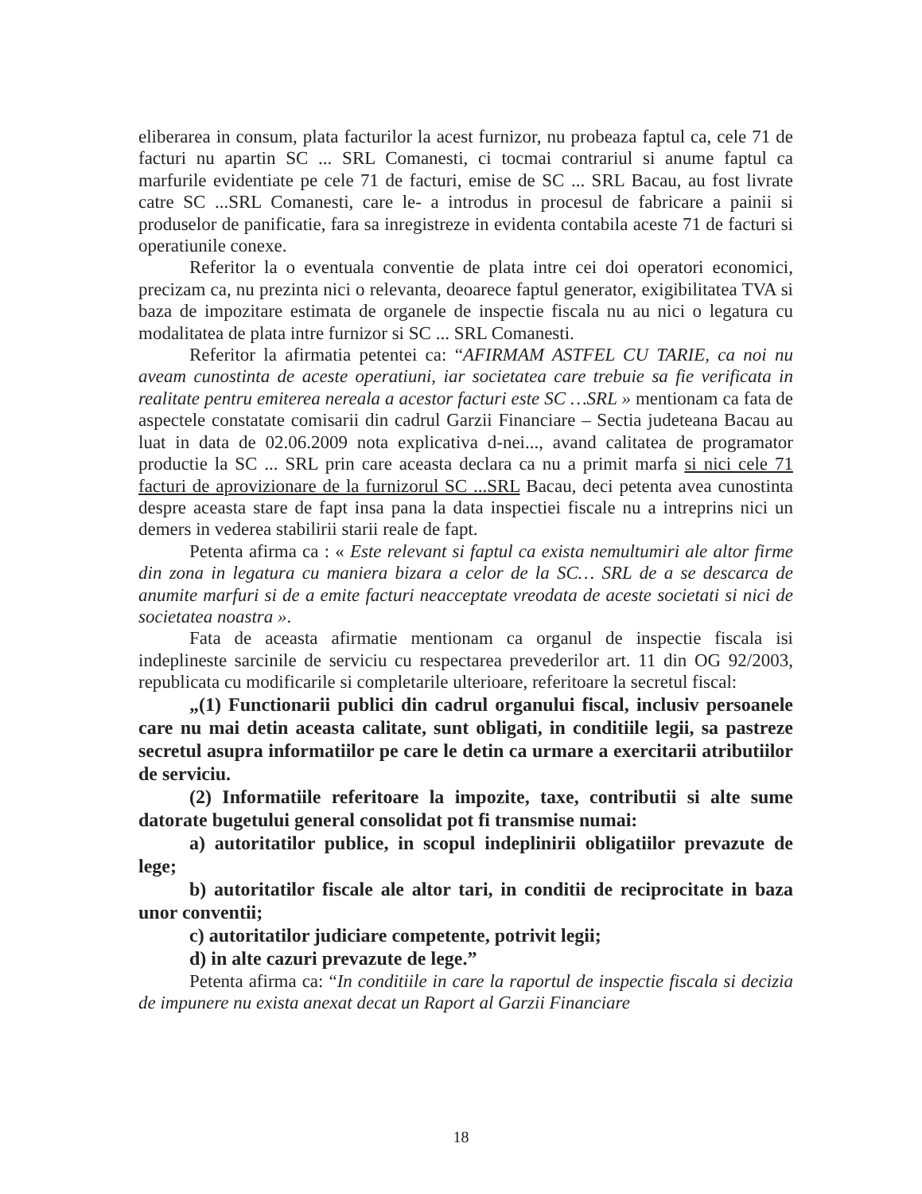eliberarea in consum, plata facturilor la acest furnizor, nu probeaza faptul ca, cele 71 de facturi nu apartin SC ... SRL Comanesti, ci tocmai contrariul si anume faptul ca marfurile evidentiate pe cele 71 de facturi, emise de SC ... SRL Bacau, au fost livrate catre SC ...SRL Comanesti, care le- a introdus in procesul de fabricare a painii si produselor de panificatie, fara sa inregistreze in evidenta contabila aceste 71 de facturi si operatiunile conexe.
Referitor la o eventuala conventie de plata intre cei doi operatori economici, precizam ca, nu prezinta nici o relevanta, deoarece faptul generator, exigibilitatea TVA si baza de impozitare estimata de organele de inspectie fiscala nu au nici o legatura cu modalitatea de plata intre furnizor si SC ... SRL Comanesti.
Referitor la afirmatia petentei ca: “AFIRMAM ASTFEL CU TARIE, ca noi nu aveam cunostinta de aceste operatiuni, iar societatea care trebuie sa fie verificata in realitate pentru emiterea nereala a acestor facturi este SC …SRL » mentionam ca fata de aspectele constatate comisarii din cadrul Garzii Financiare – Sectia judeteana Bacau au luat in data de 02.06.2009 nota explicativa d-nei..., avand calitatea de programator productie la SC ... SRL prin care aceasta declara ca nu a primit marfa si nici cele 71 facturi de aprovizionare de la furnizorul SC ...SRL Bacau, deci petenta avea cunostinta despre aceasta stare de fapt insa pana la data inspectiei fiscale nu a intreprins nici un demers in vederea stabilirii starii reale de fapt.
Petenta afirma ca : « Este relevant si faptul ca exista nemultumiri ale altor firme din zona in legatura cu maniera bizara a celor de la SC… SRL de a se descarca de anumite marfuri si de a emite facturi neacceptate vreodata de aceste societati si nici de societatea noastra ».
Fata de aceasta afirmatie mentionam ca organul de inspectie fiscala isi indeplineste sarcinile de serviciu cu respectarea prevederilor art. 11 din OG 92/2003, republicata cu modificarile si completarile ulterioare, referitoare la secretul fiscal:
„(1) Functionarii publici din cadrul organului fiscal, inclusiv persoanele care nu mai detin aceasta calitate, sunt obligati, in conditiile legii, sa pastreze secretul asupra informatiilor pe care le detin ca urmare a exercitarii atributiilor de serviciu.
(2) Informatiile referitoare la impozite, taxe, contributii si alte sume datorate bugetului general consolidat pot fi transmise numai:
a) autoritatilor publice, in scopul indeplinirii obligatiilor prevazute de lege;
b) autoritatilor fiscale ale altor tari, in conditii de reciprocitate in baza unor conventii;
c) autoritatilor judiciare competente, potrivit legii;
d) in alte cazuri prevazute de lege.”
Petenta afirma ca: “In conditiile in care la raportul de inspectie fiscala si decizia de impunere nu exista anexat decat un Raport al Garzii Financiare
18